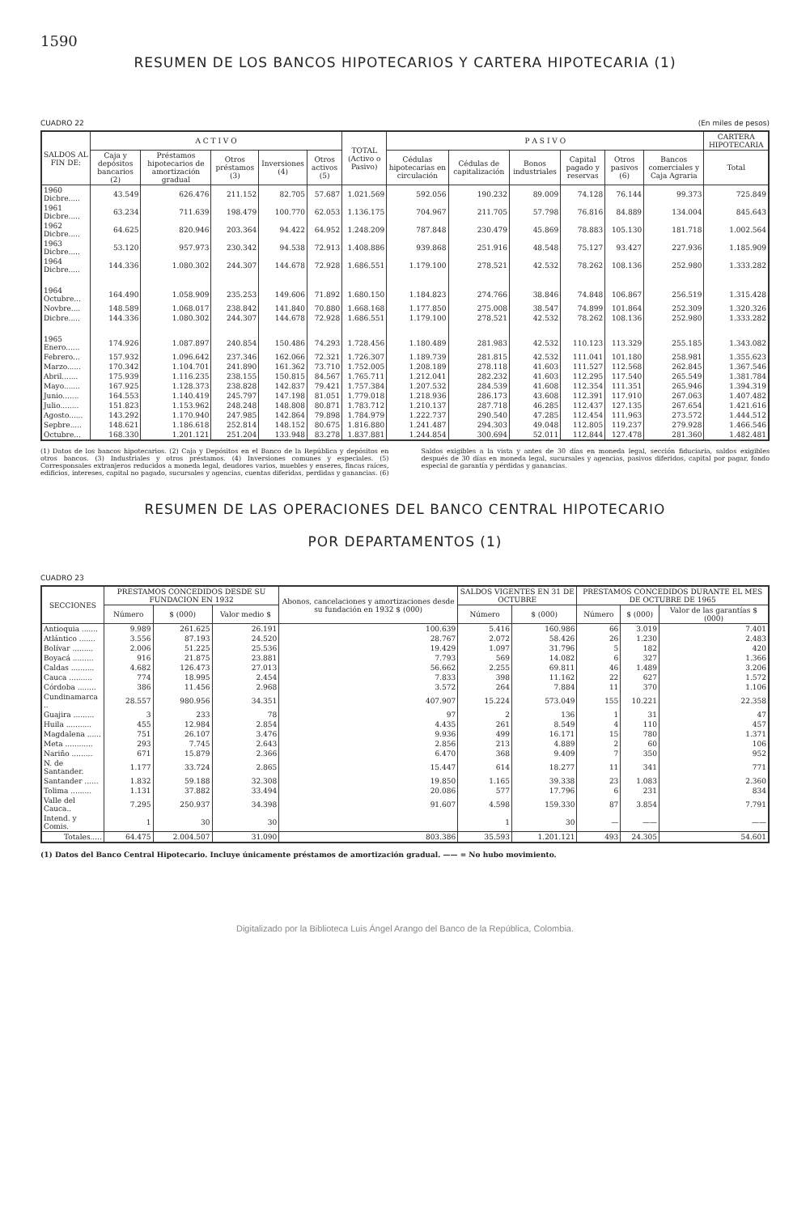1590
RESUMEN DE LOS BANCOS HIPOTECARIOS Y CARTERA HIPOTECARIA (1)
CUADRO 22 (En miles de pesos)
| SALDOS AL FIN DE: | A C T I V O | | | | | TOTAL (Activo o Pasivo) | P A S I V O | | | | | | CARTERA HIPOTECARIA |
| --- | --- | --- | --- | --- | --- | --- | --- | --- | --- | --- | --- | --- | --- |
| | Caja y depósitos bancarios (2) | Préstamos hipotecarios de amortización gradual | Otros préstamos (3) | Inversiones (4) | Otros activos (5) | | Cédulas hipotecarias en circulación | Cédulas de capitalización | Bonos industriales | Capital pagado y reservas | Otros pasivos (6) | Bancos comerciales y Caja Agraria | Total |
| 1960 Dicbre..... | 43.549 | 626.476 | 211.152 | 82.705 | 57.687 | 1.021.569 | 592.056 | 190.232 | 89.009 | 74.128 | 76.144 | 99.373 | 725.849 |
| 1961 Dicbre..... | 63.234 | 711.639 | 198.479 | 100.770 | 62.053 | 1.136.175 | 704.967 | 211.705 | 57.798 | 76.816 | 84.889 | 134.004 | 845.643 |
| 1962 Dicbre..... | 64.625 | 820.946 | 203.364 | 94.422 | 64.952 | 1.248.209 | 787.848 | 230.479 | 45.869 | 78.883 | 105.130 | 181.718 | 1.002.564 |
| 1963 Dicbre..... | 53.120 | 957.973 | 230.342 | 94.538 | 72.913 | 1.408.886 | 939.868 | 251.916 | 48.548 | 75.127 | 93.427 | 227.936 | 1.185.909 |
| 1964 Dicbre..... | 144.336 | 1.080.302 | 244.307 | 144.678 | 72.928 | 1.686.551 | 1.179.100 | 278.521 | 42.532 | 78.262 | 108.136 | 252.980 | 1.333.282 |
| 1964 Octubre... | 164.490 | 1.058.909 | 235.253 | 149.606 | 71.892 | 1.680.150 | 1.184.823 | 274.766 | 38.846 | 74.848 | 106.867 | 256.519 | 1.315.428 |
| Novbre.... | 148.589 | 1.068.017 | 238.842 | 141.840 | 70.880 | 1.668.168 | 1.177.850 | 275.008 | 38.547 | 74.899 | 101.864 | 252.309 | 1.320.326 |
| Dicbre..... | 144.336 | 1.080.302 | 244.307 | 144.678 | 72.928 | 1.686.551 | 1.179.100 | 278.521 | 42.532 | 78.262 | 108.136 | 252.980 | 1.333.282 |
| 1965 Enero...... | 174.926 | 1.087.897 | 240.854 | 150.486 | 74.293 | 1.728.456 | 1.180.489 | 281.983 | 42.532 | 110.123 | 113.329 | 255.185 | 1.343.082 |
| Febrero... | 157.932 | 1.096.642 | 237.346 | 162.066 | 72.321 | 1.726.307 | 1.189.739 | 281.815 | 42.532 | 111.041 | 101.180 | 258.981 | 1.355.623 |
| Marzo...... | 170.342 | 1.104.701 | 241.890 | 161.362 | 73.710 | 1.752.005 | 1.208.189 | 278.118 | 41.603 | 111.527 | 112.568 | 262.845 | 1.367.546 |
| Abril....... | 175.939 | 1.116.235 | 238.155 | 150.815 | 84.567 | 1.765.711 | 1.212.041 | 282.232 | 41.603 | 112.295 | 117.540 | 265.549 | 1.381.784 |
| Mayo....... | 167.925 | 1.128.373 | 238.828 | 142.837 | 79.421 | 1.757.384 | 1.207.532 | 284.539 | 41.608 | 112.354 | 111.351 | 265.946 | 1.394.319 |
| Junio....... | 164.553 | 1.140.419 | 245.797 | 147.198 | 81.051 | 1.779.018 | 1.218.936 | 286.173 | 43.608 | 112.391 | 117.910 | 267.063 | 1.407.482 |
| Julio........ | 151.823 | 1.153.962 | 248.248 | 148.808 | 80.871 | 1.783.712 | 1.210.137 | 287.718 | 46.285 | 112.437 | 127.135 | 267.654 | 1.421.616 |
| Agosto...... | 143.292 | 1.170.940 | 247.985 | 142.864 | 79.898 | 1.784.979 | 1.222.737 | 290.540 | 47.285 | 112.454 | 111.963 | 273.572 | 1.444.512 |
| Sepbre..... | 148.621 | 1.186.618 | 252.814 | 148.152 | 80.675 | 1.816.880 | 1.241.487 | 294.303 | 49.048 | 112.805 | 119.237 | 279.928 | 1.466.546 |
| Octubre... | 168.330 | 1.201.121 | 251.204 | 133.948 | 83.278 | 1.837.881 | 1.244.854 | 300.694 | 52.011 | 112.844 | 127.478 | 281.360 | 1.482.481 |
(1) Datos de los bancos hipotecarios. (2) Caja y Depósitos en el Banco de la República y depósitos en otros bancos. (3) Industriales y otros préstamos. (4) Inversiones comunes y especiales. (5) Corresponsales extranjeros reducidos a moneda legal, deudores varios, muebles y enseres, fincas raíces, edificios, intereses, capital no pagado, sucursales y agencias, cuentas diferidas, perdidas y ganancias. (6) Saldos exigibles a la vista y antes de 30 días en moneda legal, sección fiduciaria, saldos exigibles después de 30 días en moneda legal, sucursales y agencias, pasivos diferidos, capital por pagar, fondo especial de garantía y pérdidas y ganancias.
RESUMEN DE LAS OPERACIONES DEL BANCO CENTRAL HIPOTECARIO
POR DEPARTAMENTOS (1)
CUADRO 23
| SECCIONES | PRESTAMOS CONCEDIDOS DESDE SU FUNDACION EN 1932 | | | Abonos, cancelaciones y amortizaciones desde su fundación en 1932 $ (000) | SALDOS VIGENTES EN 31 DE OCTUBRE | | PRESTAMOS CONCEDIDOS DURANTE EL MES DE OCTUBRE DE 1965 | | |
| --- | --- | --- | --- | --- | --- | --- | --- | --- | --- |
| | Número | $ (000) | Valor medio $ | | Número | $ (000) | Número | $ (000) | Valor de las garantías $ (000) |
| Antioquia ....... | 9.989 | 261.625 | 26.191 | 100.639 | 5.416 | 160.986 | 66 | 3.019 | 7.401 |
| Atlántico ....... | 3.556 | 87.193 | 24.520 | 28.767 | 2.072 | 58.426 | 26 | 1.230 | 2.483 |
| Bolívar ......... | 2.006 | 51.225 | 25.536 | 19.429 | 1.097 | 31.796 | 5 | 182 | 420 |
| Boyacá ......... | 916 | 21.875 | 23.881 | 7.793 | 569 | 14.082 | 6 | 327 | 1.366 |
| Caldas .......... | 4.682 | 126.473 | 27.013 | 56.662 | 2.255 | 69.811 | 46 | 1.489 | 3.206 |
| Cauca .......... | 774 | 18.995 | 2.454 | 7.833 | 398 | 11.162 | 22 | 627 | 1.572 |
| Córdoba ........ | 386 | 11.456 | 2.968 | 3.572 | 264 | 7.884 | 11 | 370 | 1.106 |
| Cundinamarca .. | 28.557 | 980.956 | 34.351 | 407.907 | 15.224 | 573.049 | 155 | 10.221 | 22.358 |
| Guajira ......... | 3 | 233 | 78 | 97 | 2 | 136 | 1 | 31 | 47 |
| Huila ........... | 455 | 12.984 | 2.854 | 4.435 | 261 | 8.549 | 4 | 110 | 457 |
| Magdalena ...... | 751 | 26.107 | 3.476 | 9.936 | 499 | 16.171 | 15 | 780 | 1.371 |
| Meta ............ | 293 | 7.745 | 2.643 | 2.856 | 213 | 4.889 | 2 | 60 | 106 |
| Nariño ......... | 671 | 15.879 | 2.366 | 6.470 | 368 | 9.409 | 7 | 350 | 952 |
| N. de Santander. | 1.177 | 33.724 | 2.865 | 15.447 | 614 | 18.277 | 11 | 341 | 771 |
| Santander ...... | 1.832 | 59.188 | 32.308 | 19.850 | 1.165 | 39.338 | 23 | 1.083 | 2.360 |
| Tolima ......... | 1.131 | 37.882 | 33.494 | 20.086 | 577 | 17.796 | 6 | 231 | 834 |
| Valle del Cauca.. | 7.295 | 250.937 | 34.398 | 91.607 | 4.598 | 159.330 | 87 | 3.854 | 7.791 |
| Intend. y Comis. | 1 | 30 | 30 | | 1 | 30 | — | —— | —— |
| Totales..... | 64.475 | 2.004.507 | 31.090 | 803.386 | 35.593 | 1.201.121 | 493 | 24.305 | 54.601 |
(1) Datos del Banco Central Hipotecario. Incluye únicamente préstamos de amortización gradual. —— = No hubo movimiento.
Digitalizado por la Biblioteca Luis Ángel Arango del Banco de la República, Colombia.